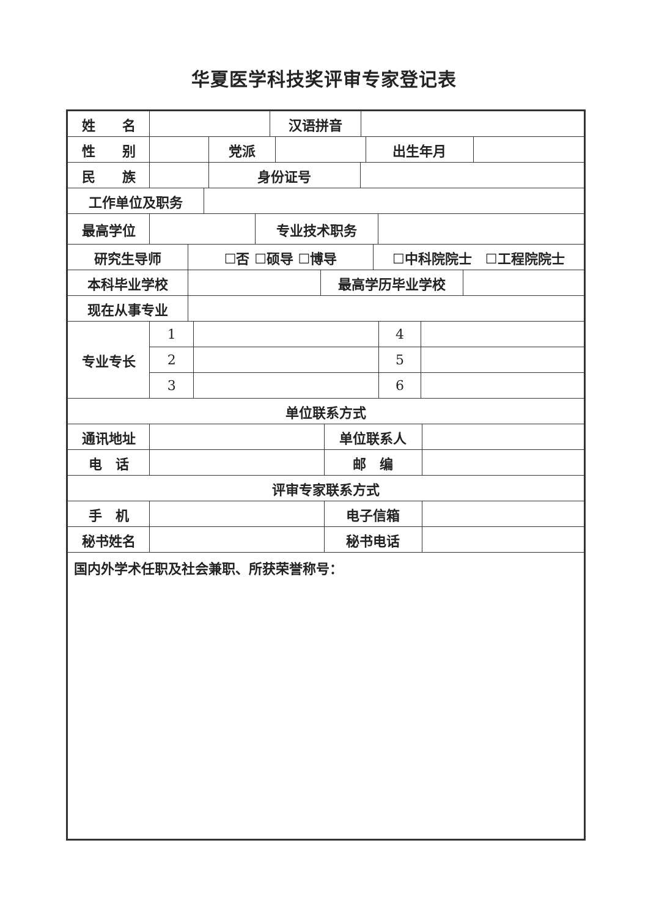华夏医学科技奖评审专家登记表
| 姓 名 | | 汉语拼音 | |
| 性 别 | | 党派 | | 出生年月 | |
| 民 族 | | 身份证号 | |
| 工作单位及职务 | |
| 最高学位 | | 专业技术职务 | |
| 研究生导师 | ☐否 ☐硕导 ☐博导 | ☐中科院院士 ☐工程院院士 |
| 本科毕业学校 | | 最高学历毕业学校 | |
| 现在从事专业 | |
| 专业专长 | 1 | | 4 | |
| | 2 | | 5 | |
| | 3 | | 6 | |
| 单位联系方式 |
| --- |
| 通讯地址 | | 单位联系人 | |
| 电 话 | | 邮 编 | |
| 评审专家联系方式 |
| --- |
| 手 机 | | 电子信箱 | |
| 秘书姓名 | | 秘书电话 | |
| 国内外学术任职及社会兼职、所获荣誉称号： |